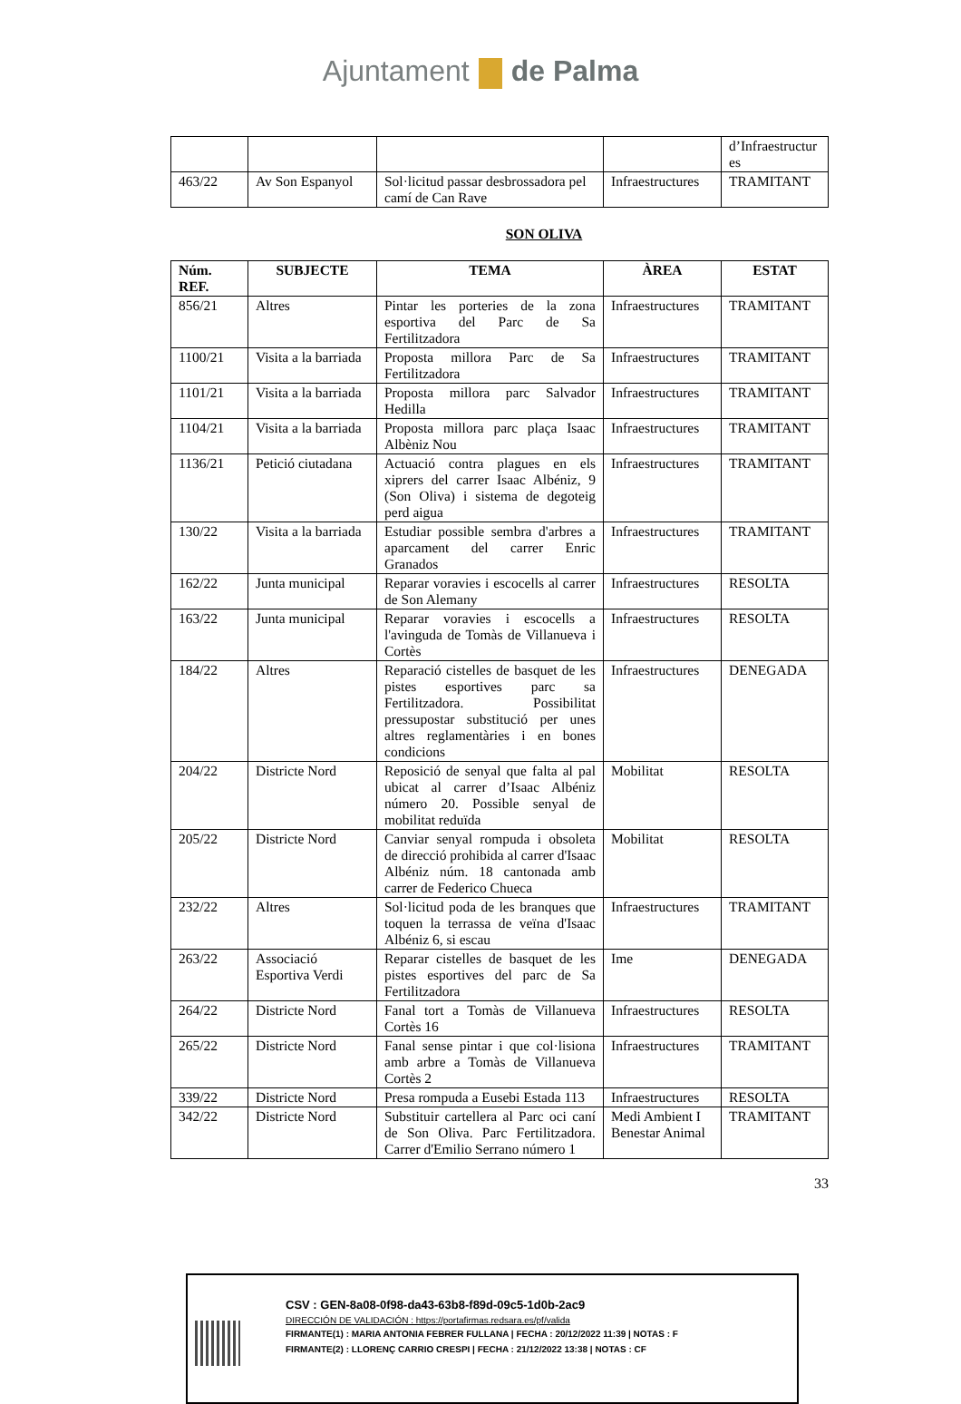Ajuntament de Palma
| | | | | d’Infraestructur es |
| 463/22 | Av Son Espanyol | Sol·licitud passar desbrossadora pel camí de Can Rave | Infraestructures | TRAMITANT |
SON OLIVA
| Núm. REF. | SUBJECTE | TEMA | ÀREA | ESTAT |
| --- | --- | --- | --- | --- |
| 856/21 | Altres | Pintar les porteries de la zona esportiva del Parc de Sa Fertilitzadora | Infraestructures | TRAMITANT |
| 1100/21 | Visita a la barriada | Proposta millora Parc de Sa Fertilitzadora | Infraestructures | TRAMITANT |
| 1101/21 | Visita a la barriada | Proposta millora parc Salvador Hedilla | Infraestructures | TRAMITANT |
| 1104/21 | Visita a la barriada | Proposta millora parc plaça Isaac Albèniz Nou | Infraestructures | TRAMITANT |
| 1136/21 | Petició ciutadana | Actuació contra plagues en els xiprers del carrer Isaac Albéniz, 9 (Son Oliva) i sistema de degoteig perd aigua | Infraestructures | TRAMITANT |
| 130/22 | Visita a la barriada | Estudiar possible sembra d'arbres a aparcament del carrer Enric Granados | Infraestructures | TRAMITANT |
| 162/22 | Junta municipal | Reparar voravies i escocells al carrer de Son Alemany | Infraestructures | RESOLTA |
| 163/22 | Junta municipal | Reparar voravies i escocells a l'avinguda de Tomàs de Villanueva i Cortès | Infraestructures | RESOLTA |
| 184/22 | Altres | Reparació cistelles de basquet de les pistes esportives parc sa Fertilitzadora. Possibilitat pressupostar substitució per unes altres reglamentàries i en bones condicions | Infraestructures | DENEGADA |
| 204/22 | Districte Nord | Reposició de senyal que falta al pal ubicat al carrer d’Isaac Albéniz número 20. Possible senyal de mobilitat reduïda | Mobilitat | RESOLTA |
| 205/22 | Districte Nord | Canviar senyal rompuda i obsoleta de direcció prohibida al carrer d'Isaac Albéniz núm. 18 cantonada amb carrer de Federico Chueca | Mobilitat | RESOLTA |
| 232/22 | Altres | Sol·licitud poda de les branques que toquen la terrassa de veïna d'Isaac Albéniz 6, si escau | Infraestructures | TRAMITANT |
| 263/22 | Associació Esportiva Verdi | Reparar cistelles de basquet de les pistes esportives del parc de Sa Fertilitzadora | Ime | DENEGADA |
| 264/22 | Districte Nord | Fanal tort a Tomàs de Villanueva Cortès 16 | Infraestructures | RESOLTA |
| 265/22 | Districte Nord | Fanal sense pintar i que col·lisiona amb arbre a Tomàs de Villanueva Cortès 2 | Infraestructures | TRAMITANT |
| 339/22 | Districte Nord | Presa rompuda a Eusebi Estada 113 | Infraestructures | RESOLTA |
| 342/22 | Districte Nord | Substituir cartellera al Parc oci caní de Son Oliva. Parc Fertilitzadora. Carrer d'Emilio Serrano número 1 | Medi Ambient I Benestar Animal | TRAMITANT |
33
CSV : GEN-8a08-0f98-da43-63b8-f89d-09c5-1d0b-2ac9
DIRECCIÓN DE VALIDACIÓN : https://portafirmas.redsara.es/pf/valida
FIRMANTE(1) : MARIA ANTONIA FEBRER FULLANA | FECHA : 20/12/2022 11:39 | NOTAS : F
FIRMANTE(2) : LLORENÇ CARRIO CRESPI | FECHA : 21/12/2022 13:38 | NOTAS : CF